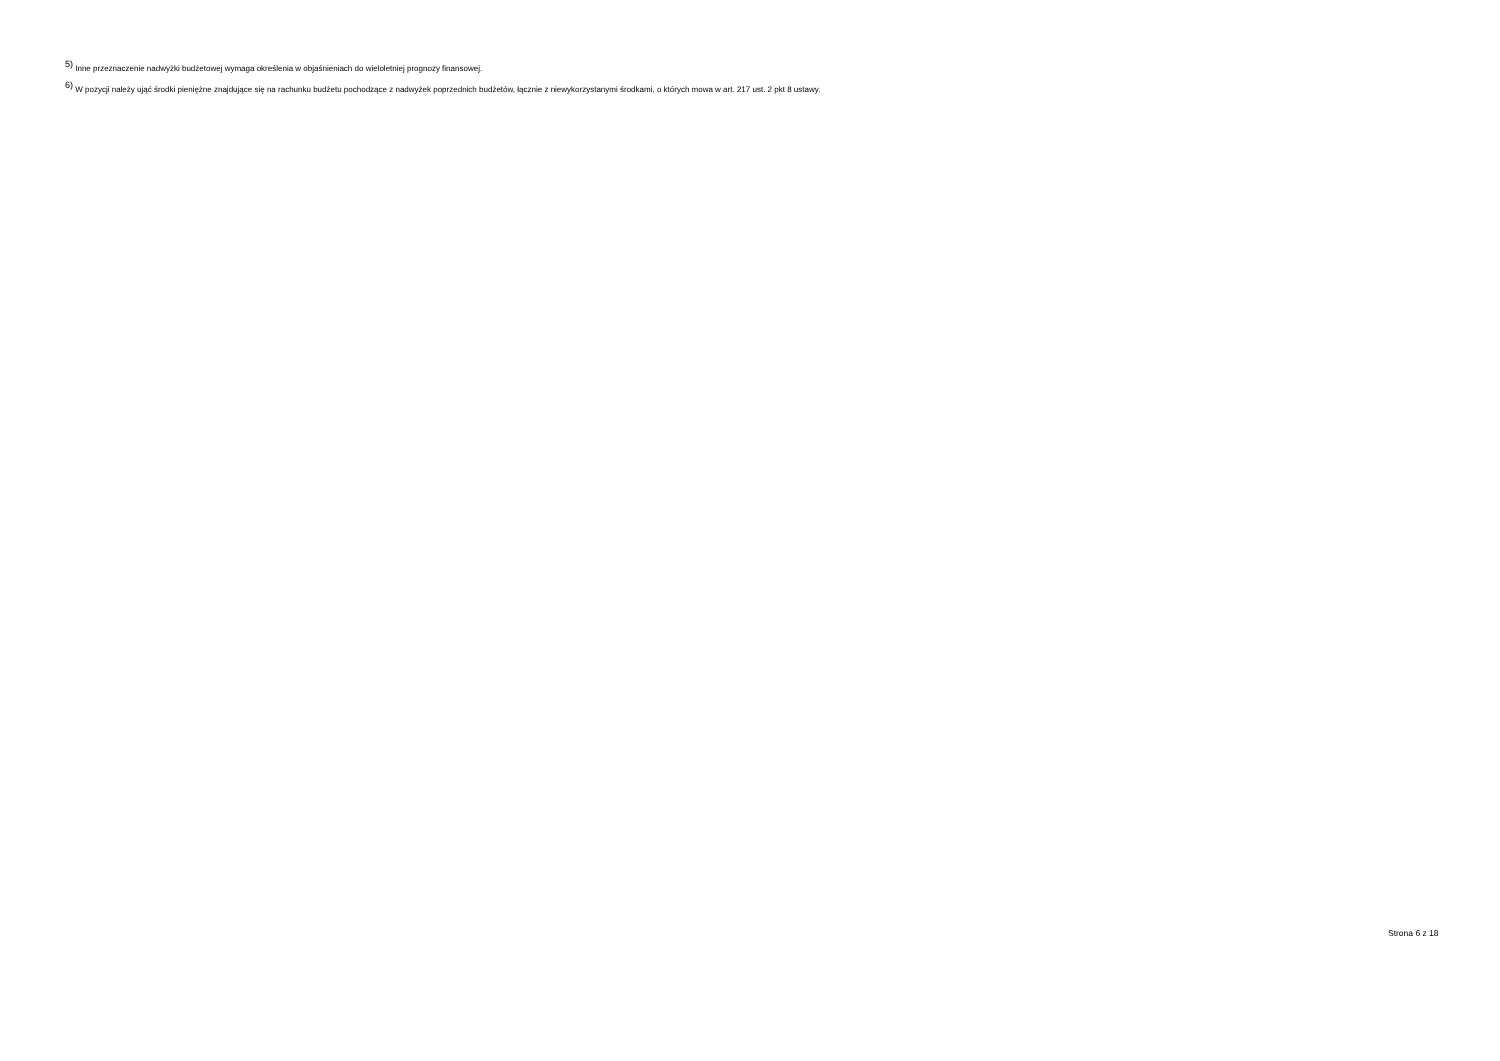<sup>5)</sup> Inne przeznaczenie nadwyżki budżetowej wymaga określenia w objaśnieniach do wieloletniej prognozy finansowej.
<sup>6)</sup> W pozycji należy ująć środki pieniężne znajdujące się na rachunku budżetu pochodzące z nadwyżek poprzednich budżetów, łącznie z niewykorzystanymi środkami, o których mowa w art. 217 ust. 2 pkt 8 ustawy.
Strona 6 z 18